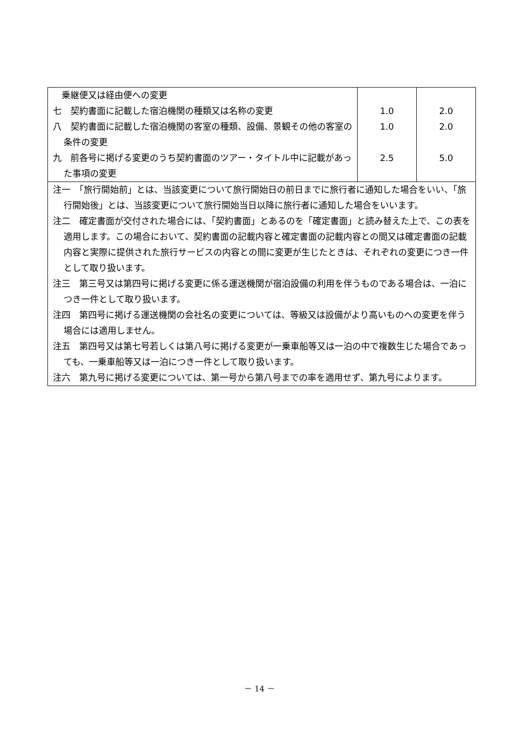| 乗継便又は経由便への変更 七 契約書面に記載した宿泊機関の種類又は名称の変更 八 契約書面に記載した宿泊機関の客室の種類、設備、景観その他の客室の条件の変更 九 前各号に掲げる変更のうち契約書面のツアー・タイトル中に記載があった事項の変更 | 1.0 1.0 2.5 | 2.0 2.0 5.0 |
| 注一 「旅行開始前」とは、当該変更について旅行開始日の前日までに旅行者に通知した場合をいい、「旅行開始後」とは、当該変更について旅行開始当日以降に旅行者に通知した場合をいいます。 注二 確定書面が交付された場合には、「契約書面」とあるのを「確定書面」と読み替えた上で、この表を適用します。この場合において、契約書面の記載内容と確定書面の記載内容との間又は確定書面の記載内容と実際に提供された旅行サービスの内容との間に変更が生じたときは、それぞれの変更につき一件として取り扱います。 注三 第三号又は第四号に掲げる変更に係る運送機関が宿泊設備の利用を伴うものである場合は、一泊につき一件として取り扱います。 注四 第四号に掲げる運送機関の会社名の変更については、等級又は設備がより高いものへの変更を伴う場合には適用しません。 注五 第四号又は第七号若しくは第八号に掲げる変更が一乗車船等又は一泊の中で複数生じた場合であっても、一乗車船等又は一泊につき一件として取り扱います。 注六 第九号に掲げる変更については、第一号から第八号までの率を適用せず、第九号によります。 | | |
－ 14 －